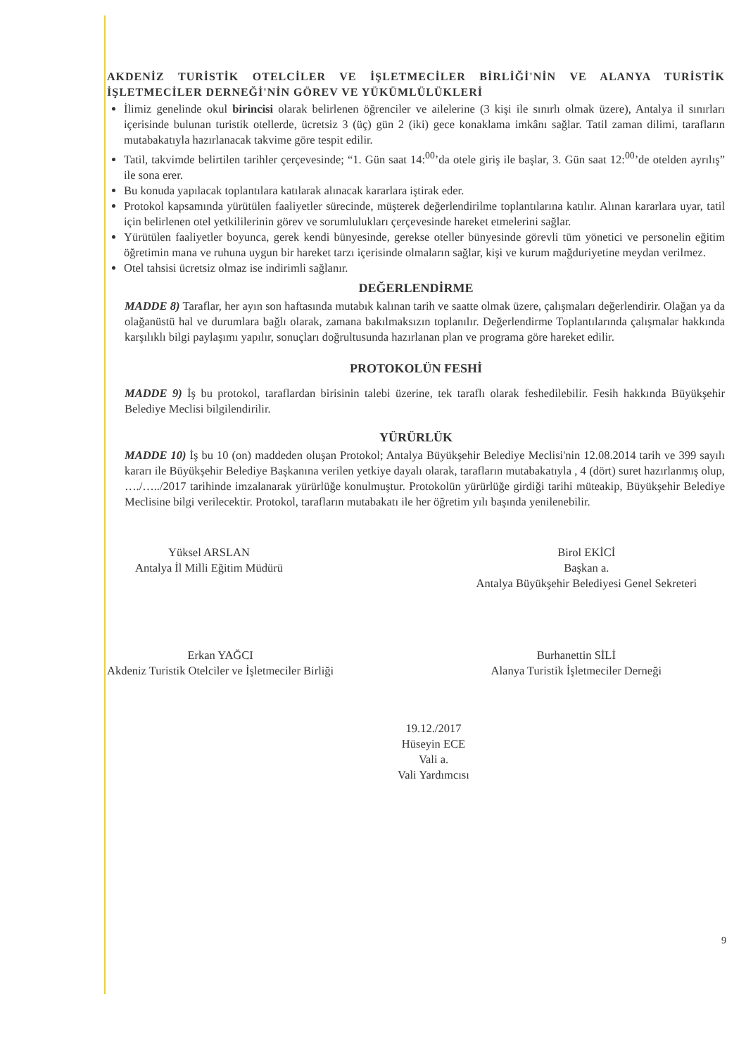AKDENİZ TURİSTİK OTELCİLER VE İŞLETMECİLER BİRLİĞİ'NİN VE ALANYA TURİSTİK İŞLETMECİLER DERNEĞİ'NİN GÖREV VE YÜKÜMLÜLÜKLERİ
İlimiz genelinde okul birincisi olarak belirlenen öğrenciler ve ailelerine (3 kişi ile sınırlı olmak üzere), Antalya il sınırları içerisinde bulunan turistik otellerde, ücretsiz 3 (üç) gün 2 (iki) gece konaklama imkânı sağlar. Tatil zaman dilimi, tarafların mutabakatıyla hazırlanacak takvime göre tespit edilir.
Tatil, takvimde belirtilen tarihler çerçevesinde; “1. Gün saat 14:<sup>00</sup>’da otele giriş ile başlar, 3. Gün saat 12:<sup>00</sup>’de otelden ayrılış” ile sona erer.
Bu konuda yapılacak toplantılara katılarak alınacak kararlara iştirak eder.
Protokol kapsamında yürütülen faaliyetler sürecinde, müşterek değerlendirilme toplantılarına katılır. Alınan kararlara uyar, tatil için belirlenen otel yetkililerinin görev ve sorumlulukları çerçevesinde hareket etmelerini sağlar.
Yürütülen faaliyetler boyunca, gerek kendi bünyesinde, gerekse oteller bünyesinde görevli tüm yönetici ve personelin eğitim öğretimin mana ve ruhuna uygun bir hareket tarzı içerisinde olmaların sağlar, kişi ve kurum mağduriyetine meydan verilmez.
Otel tahsisi ücretsiz olmaz ise indirimli sağlanır.
DEĞERLENDİRME
MADDE 8) Taraflar, her ayın son haftasında mutabık kalınan tarih ve saatte olmak üzere, çalışmaları değerlendirir. Olağan ya da olağanüstü hal ve durumlara bağlı olarak, zamana bakılmaksızın toplanılır. Değerlendirme Toplantılarında çalışmalar hakkında karşılıklı bilgi paylaşımı yapılır, sonuçları doğrultusunda hazırlanan plan ve programa göre hareket edilir.
PROTOKOLÜN FESHİ
MADDE 9) İş bu protokol, taraflardan birisinin talebi üzerine, tek taraflı olarak feshedilebilir. Fesih hakkında Büyükşehir Belediye Meclisi bilgilendirilir.
YÜRÜRLÜK
MADDE 10) İş bu 10 (on) maddeden oluşan Protokol; Antalya Büyükşehir Belediye Meclisi'nin 12.08.2014 tarih ve 399 sayılı kararı ile Büyükşehir Belediye Başkanına verilen yetkiye dayalı olarak, tarafların mutabakatıyla , 4 (dört) suret hazırlanmış olup, …./…../2017 tarihinde imzalanarak yürürlüğe konulmuştur. Protokolün yürürlüğe girdiği tarihi müteakip, Büyükşehir Belediye Meclisine bilgi verilecektir. Protokol, tarafların mutabakatı ile her öğretim yılı başında yenilenebilir.
Yüksel ARSLAN
Antalya İl Milli Eğitim Müdürü
Birol EKİCİ
Başkan a.
Antalya Büyükşehir Belediyesi Genel Sekreteri
Erkan YAĞCI
Akdeniz Turistik Otelciler ve İşletmeciler Birliği
Burhanettin SİLİ
Alanya Turistik İşletmeciler Derneği
19.12./2017
Hüseyin ECE
Vali a.
Vali Yardımcısı
9